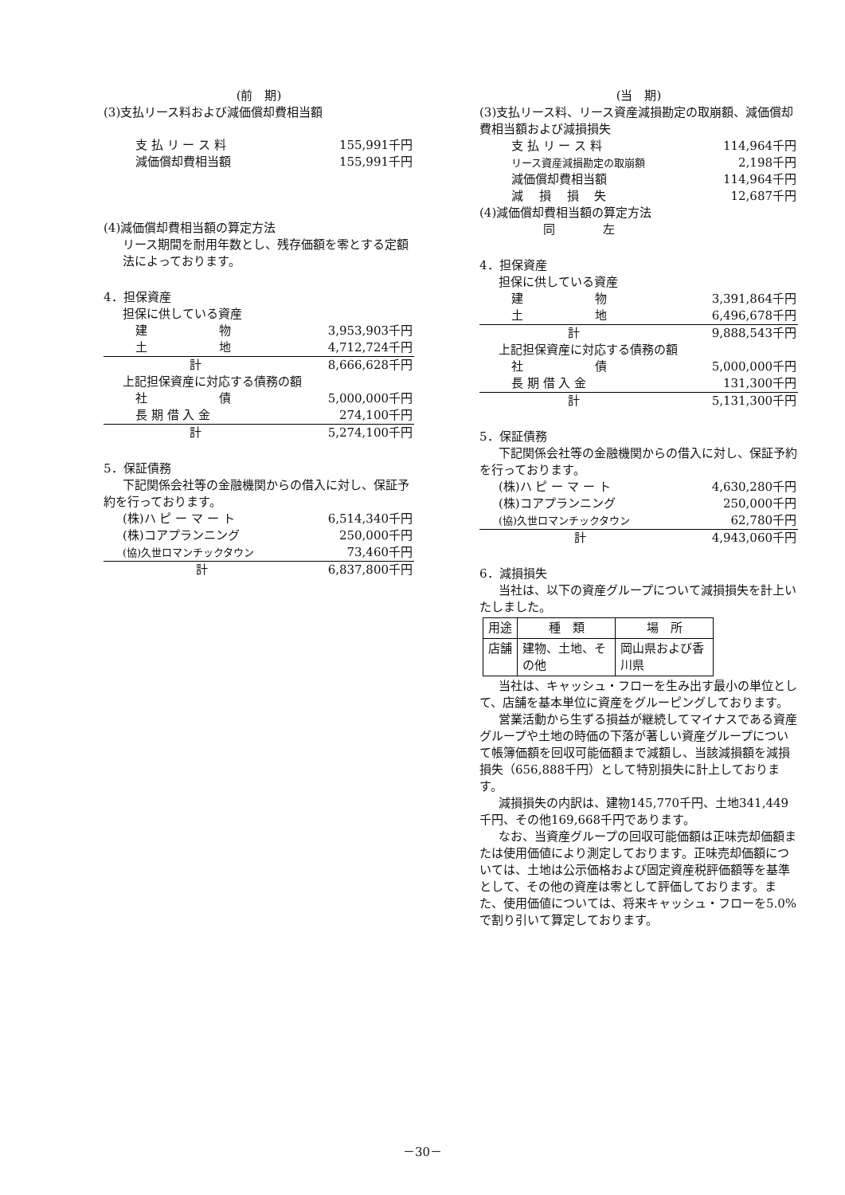(前　期)
(3)支払リース料および減価償却費相当額
| 支 払 リ ー ス 料 | 155,991千円 |
| 減価償却費相当額 | 155,991千円 |
(4)減価償却費相当額の算定方法
リース期間を耐用年数とし、残存価額を零とする定額法によっております。
4．担保資産
担保に供している資産
| 建 物 | 3,953,903千円 |
| 土 地 | 4,712,724千円 |
| 計 | 8,666,628千円 |
上記担保資産に対応する債務の額
| 社 債 | 5,000,000千円 |
| 長 期 借 入 金 | 274,100千円 |
| 計 | 5,274,100千円 |
5．保証債務
下記関係会社等の金融機関からの借入に対し、保証予約を行っております。
| (株)ハ ピ ー マ ー ト | 6,514,340千円 |
| (株)コアプランニング | 250,000千円 |
| (協)久世ロマンチックタウン | 73,460千円 |
| 計 | 6,837,800千円 |
(当　期)
(3)支払リース料、リース資産減損勘定の取崩額、減価償却費相当額および減損損失
| 支 払 リ ー ス 料 | 114,964千円 |
| リース資産減損勘定の取崩額 | 2,198千円 |
| 減価償却費相当額 | 114,964千円 |
| 減 損 損 失 | 12,687千円 |
(4)減価償却費相当額の算定方法
同　　　　左
4．担保資産
担保に供している資産
| 建 物 | 3,391,864千円 |
| 土 地 | 6,496,678千円 |
| 計 | 9,888,543千円 |
上記担保資産に対応する債務の額
| 社 債 | 5,000,000千円 |
| 長 期 借 入 金 | 131,300千円 |
| 計 | 5,131,300千円 |
5．保証債務
下記関係会社等の金融機関からの借入に対し、保証予約を行っております。
| (株)ハ ピ ー マ ー ト | 4,630,280千円 |
| (株)コアプランニング | 250,000千円 |
| (協)久世ロマンチックタウン | 62,780千円 |
| 計 | 4,943,060千円 |
6．減損損失
当社は、以下の資産グループについて減損損失を計上いたしました。
| 用途 | 種 類 | 場 所 |
| 店舗 | 建物、土地、その他 | 岡山県および香川県 |
当社は、キャッシュ・フローを生み出す最小の単位として、店舗を基本単位に資産をグルーピングしております。
営業活動から生ずる損益が継続してマイナスである資産グループや土地の時価の下落が著しい資産グループについて帳簿価額を回収可能価額まで減額し、当該減損額を減損損失（656,888千円）として特別損失に計上しております。
減損損失の内訳は、建物145,770千円、土地341,449千円、その他169,668千円であります。
なお、当資産グループの回収可能価額は正味売却価額または使用価値により測定しております。正味売却価額については、土地は公示価格および固定資産税評価額等を基準として、その他の資産は零として評価しております。また、使用価値については、将来キャッシュ・フローを5.0%で割り引いて算定しております。
－30－